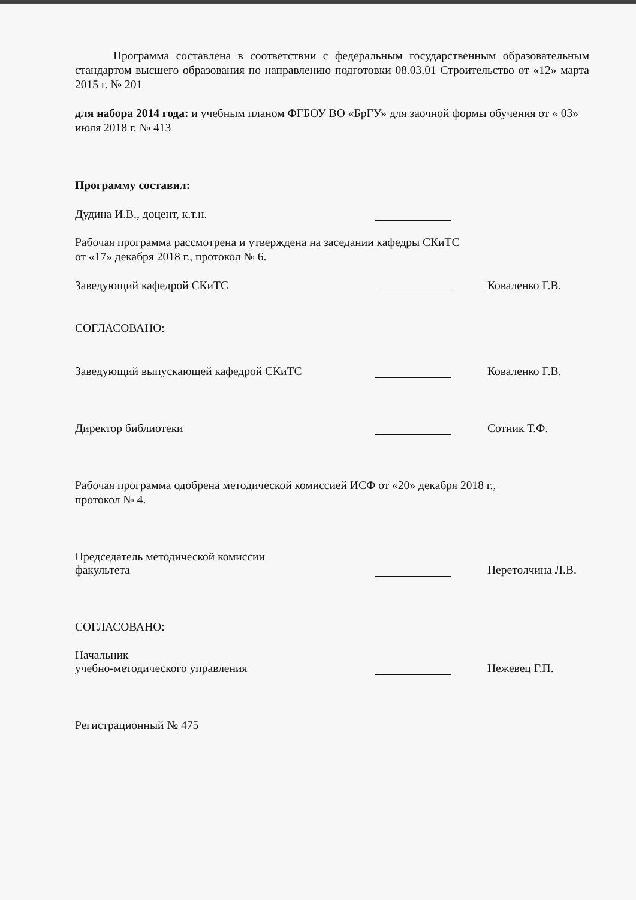Программа составлена в соответствии с федеральным государственным образовательным стандартом высшего образования по направлению подготовки 08.03.01 Строительство от «12» марта 2015 г. № 201
для набора 2014 года: и учебным планом ФГБОУ ВО «БрГУ» для заочной формы обучения от « 03» июля 2018 г. № 413
Программу составил:
Дудина И.В., доцент, к.т.н.
Рабочая программа рассмотрена и утверждена на заседании кафедры СКиТС
от «17» декабря 2018 г., протокол № 6.
Заведующий кафедрой СКиТС Коваленко Г.В.
СОГЛАСОВАНО:
Заведующий выпускающей кафедрой СКиТС Коваленко Г.В.
Директор библиотеки Сотник Т.Ф.
Рабочая программа одобрена методической комиссией ИСФ от «20» декабря 2018 г.,
протокол № 4.
Председатель методической комиссии
факультета Перетолчина Л.В.
СОГЛАСОВАНО:
Начальник
учебно-методического управления Нежевец Г.П.
Регистрационный № 475